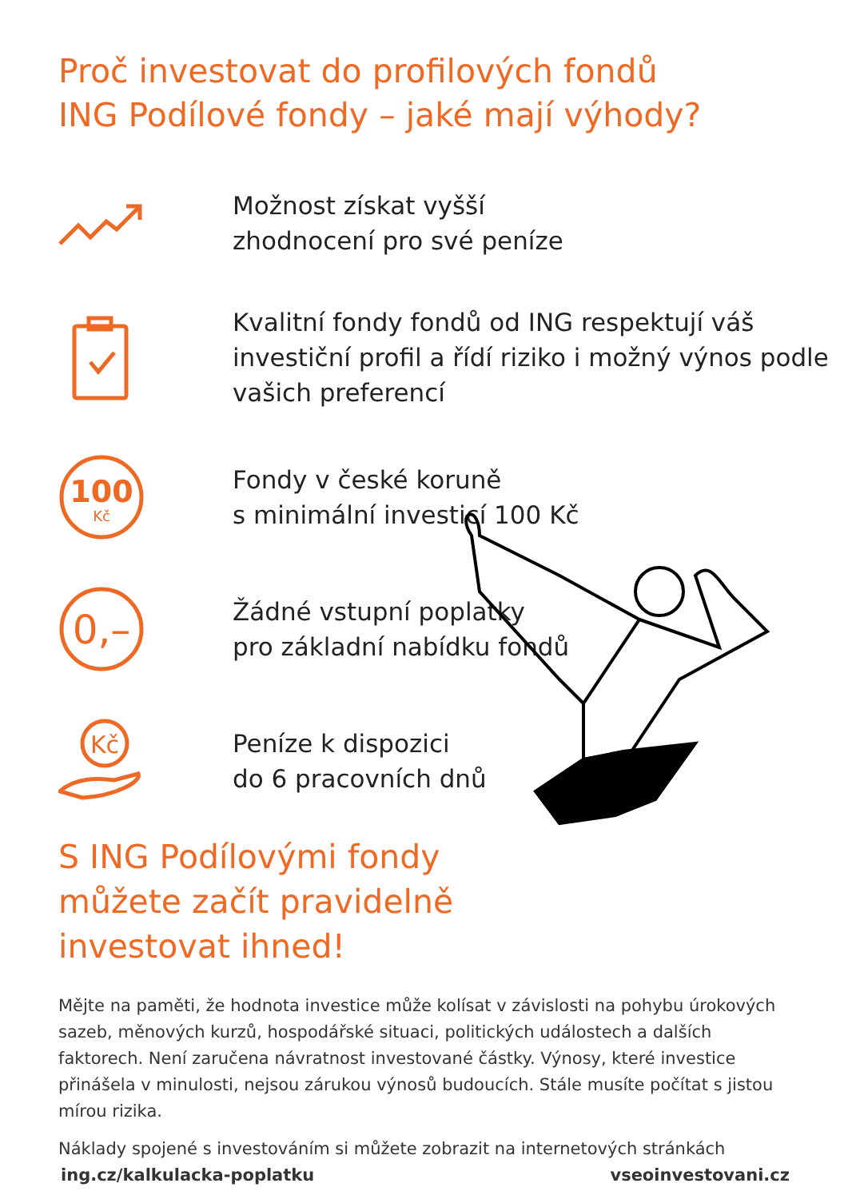Proč investovat do profilových fondů
ING Podílové fondy – jaké mají výhody?
Možnost získat vyšší
zhodnocení pro své peníze
Kvalitní fondy fondů od ING respektují váš
investiční profil a řídí riziko i možný výnos podle
vašich preferencí
100
Kč
Fondy v české koruně
s minimální investicí 100 Kč
0,–
Žádné vstupní poplatky
pro základní nabídku fondů
Kč
Peníze k dispozici
do 6 pracovních dnů
S ING Podílovými fondy
můžete začít pravidelně
investovat ihned!
Mějte na paměti, že hodnota investice může kolísat v závislosti na pohybu úrokových sazeb, měnových kurzů, hospodářské situaci, politických událostech a dalších faktorech. Není zaručena návratnost investované částky. Výnosy, které investice přinášela v minulosti, nejsou zárukou výnosů budoucích. Stále musíte počítat s jistou mírou rizika.
Náklady spojené s investováním si můžete zobrazit na internetových stránkách
ing.cz/kalkulacka-poplatku vseoinvestovani.cz